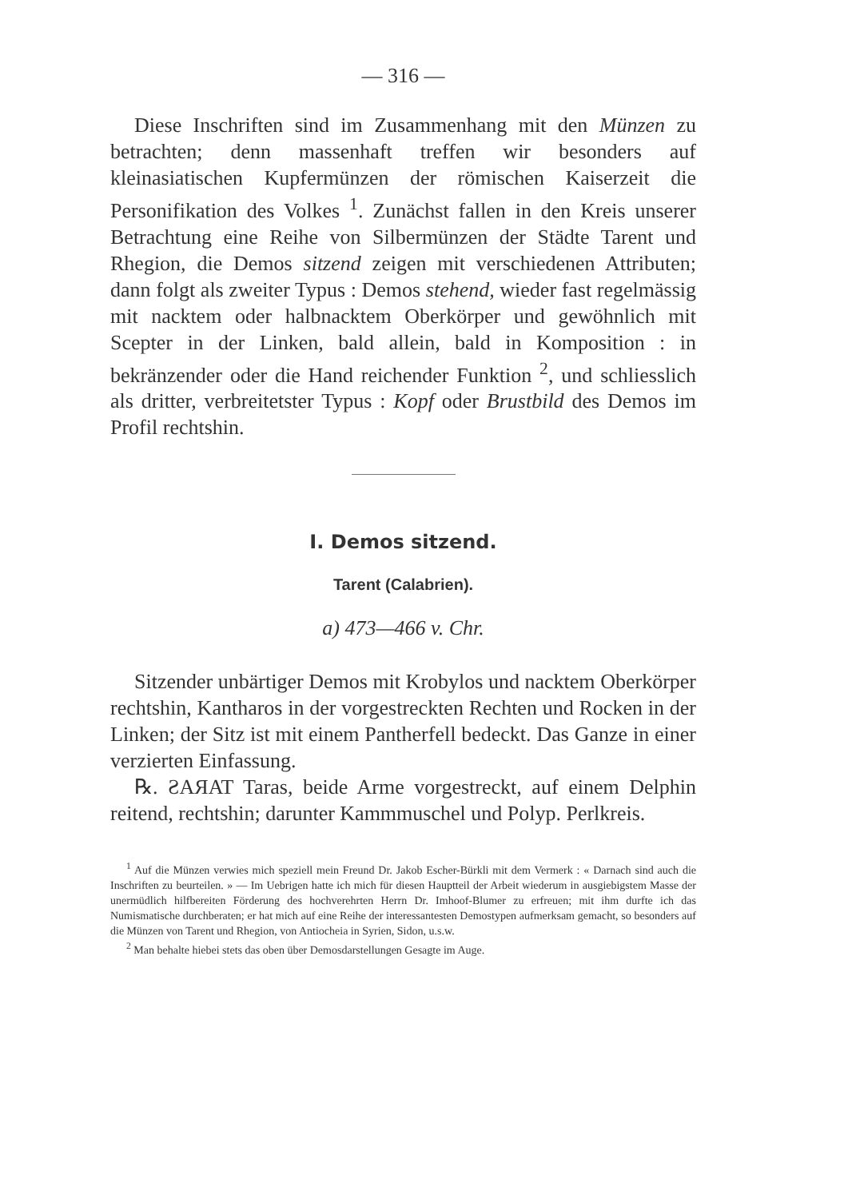— 316 —
Diese Inschriften sind im Zusammenhang mit den Münzen zu betrachten; denn massenhaft treffen wir besonders auf kleinasiatischen Kupfermünzen der römischen Kaiserzeit die Personifikation des Volkes <sup>1</sup>. Zunächst fallen in den Kreis unserer Betrachtung eine Reihe von Silbermünzen der Städte Tarent und Rhegion, die Demos sitzend zeigen mit verschiedenen Attributen; dann folgt als zweiter Typus : Demos stehend, wieder fast regelmässig mit nacktem oder halbnacktem Oberkörper und gewöhnlich mit Scepter in der Linken, bald allein, bald in Komposition : in bekränzender oder die Hand reichender Funktion <sup>2</sup>, und schliesslich als dritter, verbreitetster Typus : Kopf oder Brustbild des Demos im Profil rechtshin.
I. Demos sitzend.
Tarent (Calabrien).
a) 473—466 v. Chr.
Sitzender unbärtiger Demos mit Krobylos und nacktem Oberkörper rechtshin, Kantharos in der vorgestreckten Rechten und Rocken in der Linken; der Sitz ist mit einem Pantherfell bedeckt. Das Ganze in einer verzierten Einfassung.
℞. ƧAЯAT Taras, beide Arme vorgestreckt, auf einem Delphin reitend, rechtshin; darunter Kammmuschel und Polyp. Perlkreis.
<sup>1</sup> Auf die Münzen verwies mich speziell mein Freund Dr. Jakob Escher-Bürkli mit dem Vermerk : « Darnach sind auch die Inschriften zu beurteilen. » — Im Uebrigen hatte ich mich für diesen Hauptteil der Arbeit wiederum in ausgiebigstem Masse der unermüdlich hilfbereiten Förderung des hochverehrten Herrn Dr. Imhoof-Blumer zu erfreuen; mit ihm durfte ich das Numismatische durchberaten; er hat mich auf eine Reihe der interessantesten Demostypen aufmerksam gemacht, so besonders auf die Münzen von Tarent und Rhegion, von Antiocheia in Syrien, Sidon, u.s.w.
<sup>2</sup> Man behalte hiebei stets das oben über Demosdarstellungen Gesagte im Auge.